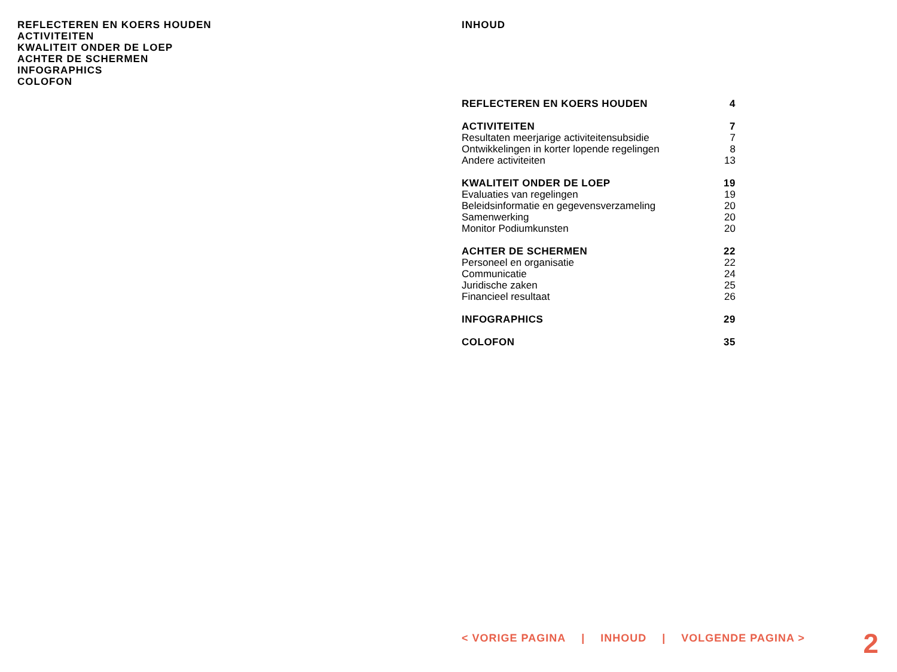REFLECTEREN EN KOERS HOUDEN
ACTIVITEITEN
KWALITEIT ONDER DE LOEP
ACHTER DE SCHERMEN
INFOGRAPHICS
COLOFON
INHOUD
| REFLECTEREN EN KOERS HOUDEN | 4 |
| ACTIVITEITEN | 7 |
| Resultaten meerjarige activiteitensubsidie | 7 |
| Ontwikkelingen in korter lopende regelingen | 8 |
| Andere activiteiten | 13 |
| KWALITEIT ONDER DE LOEP | 19 |
| Evaluaties van regelingen | 19 |
| Beleidsinformatie en gegevensverzameling | 20 |
| Samenwerking | 20 |
| Monitor Podiumkunsten | 20 |
| ACHTER DE SCHERMEN | 22 |
| Personeel en organisatie | 22 |
| Communicatie | 24 |
| Juridische zaken | 25 |
| Financieel resultaat | 26 |
| INFOGRAPHICS | 29 |
| COLOFON | 35 |
< VORIGE PAGINA | INHOUD | VOLGENDE PAGINA >
2